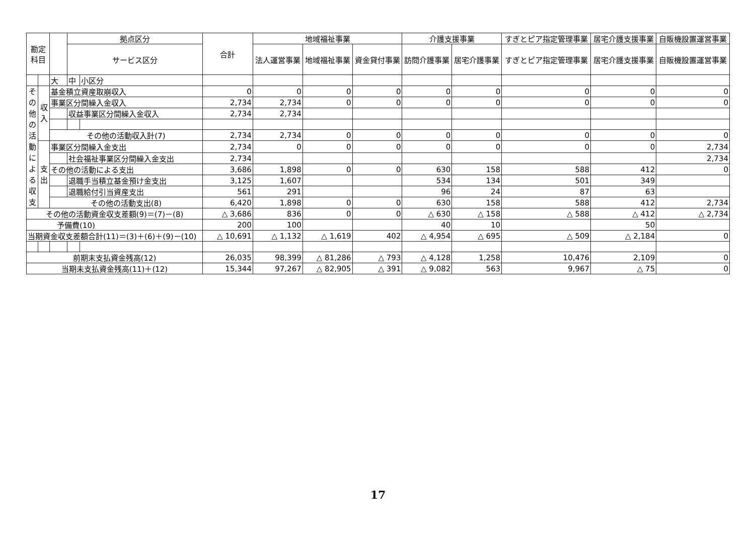| 勘定科目 | | | 拠点区分 | | 合計 | 地域福祉事業 | | | 介護支援事業 | | すぎとピア指定管理事業 | 居宅介護支援事業 | 自販機設置運営事業 |
| --- | --- | --- | --- | --- | --- | --- | --- | --- | --- | --- | --- | --- | --- |
| | | | サービス区分 | | | 法人運営事業 | 地域福祉事業 | 資金貸付事業 | 訪問介護事業 | 居宅介護事業 | すぎとピア指定管理事業 | 居宅介護支援事業 | 自販機設置運営事業 |
| | | 大 | 中 | 小区分 | | | | | | | | | |
| そ の 他 の 活 動 に よ る 収 支 | 収 入 | 基金積立資産取崩収入 | | | 0 | 0 | 0 | 0 | 0 | 0 | 0 | 0 | 0 |
| | | 事業区分間繰入金収入 | | | 2,734 | 2,734 | 0 | 0 | 0 | 0 | 0 | 0 | 0 |
| | | | 収益事業区分間繰入金収入 | | 2,734 | 2,734 | | | | | | | |
| | | その他の活動収入計(7) | | | 2,734 | 2,734 | 0 | 0 | 0 | 0 | 0 | 0 | 0 |
| | 支 出 | 事業区分間繰入金支出 | | | 2,734 | 0 | 0 | 0 | 0 | 0 | 0 | 0 | 2,734 |
| | | | 社会福祉事業区分間繰入金支出 | | 2,734 | | | | | | | | 2,734 |
| | | その他の活動による支出 | | | 3,686 | 1,898 | 0 | 0 | 630 | 158 | 588 | 412 | 0 |
| | | | 退職手当積立基金預け金支出 | | 3,125 | 1,607 | | | 534 | 134 | 501 | 349 | |
| | | | 退職給付引当資産支出 | | 561 | 291 | | | 96 | 24 | 87 | 63 | |
| | | その他の活動支出(8) | | | 6,420 | 1,898 | 0 | 0 | 630 | 158 | 588 | 412 | 2,734 |
| その他の活動資金収支差額(9)＝(7)－(8) | | | | | △ 3,686 | 836 | 0 | 0 | △ 630 | △ 158 | △ 588 | △ 412 | △ 2,734 |
| 予備費(10) | | | | | 200 | 100 | | | 40 | 10 | | 50 | |
| 当期資金収支差額合計(11)＝(3)＋(6)＋(9)－(10) | | | | | △ 10,691 | △ 1,132 | △ 1,619 | 402 | △ 4,954 | △ 695 | △ 509 | △ 2,184 | 0 |
| 前期末支払資金残高(12) | | | | | 26,035 | 98,399 | △ 81,286 | △ 793 | △ 4,128 | 1,258 | 10,476 | 2,109 | 0 |
| 当期未支払資金残高(11)＋(12) | | | | | 15,344 | 97,267 | △ 82,905 | △ 391 | △ 9,082 | 563 | 9,967 | △ 75 | 0 |
17